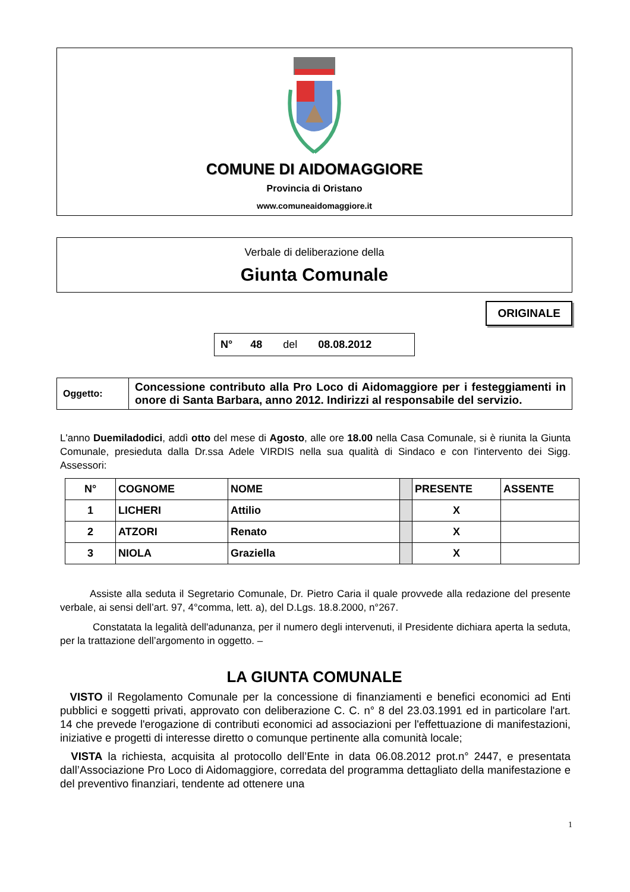COMUNE DI AIDOMAGGIORE
Provincia di Oristano
www.comuneaidomaggiore.it
Verbale di deliberazione della
Giunta Comunale
ORIGINALE
N° 48 del 08.08.2012
| Oggetto: | Concessione contributo alla Pro Loco di Aidomaggiore per i festeggiamenti in onore di Santa Barbara, anno 2012. Indirizzi al responsabile del servizio. |
L'anno Duemiladodici, addì otto del mese di Agosto, alle ore 18.00 nella Casa Comunale, si è riunita la Giunta Comunale, presieduta dalla Dr.ssa Adele VIRDIS nella sua qualità di Sindaco e con l'intervento dei Sigg. Assessori:
| N° | COGNOME | NOME | | PRESENTE | ASSENTE |
| --- | --- | --- | --- | --- | --- |
| 1 | LICHERI | Attilio | | X | |
| 2 | ATZORI | Renato | | X | |
| 3 | NIOLA | Graziella | | X | |
Assiste alla seduta il Segretario Comunale, Dr. Pietro Caria il quale provvede alla redazione del presente verbale, ai sensi dell’art. 97, 4°comma, lett. a), del D.Lgs. 18.8.2000, n°267.
Constatata la legalità dell'adunanza, per il numero degli intervenuti, il Presidente dichiara aperta la seduta, per la trattazione dell’argomento in oggetto. –
LA GIUNTA COMUNALE
VISTO il Regolamento Comunale per la concessione di finanziamenti e benefici economici ad Enti pubblici e soggetti privati, approvato con deliberazione C. C. n° 8 del 23.03.1991 ed in particolare l'art. 14 che prevede l'erogazione di contributi economici ad associazioni per l'effettuazione di manifestazioni, iniziative e progetti di interesse diretto o comunque pertinente alla comunità locale;
VISTA la richiesta, acquisita al protocollo dell’Ente in data 06.08.2012 prot.n° 2447, e presentata dall’Associazione Pro Loco di Aidomaggiore, corredata del programma dettagliato della manifestazione e del preventivo finanziari, tendente ad ottenere una
1